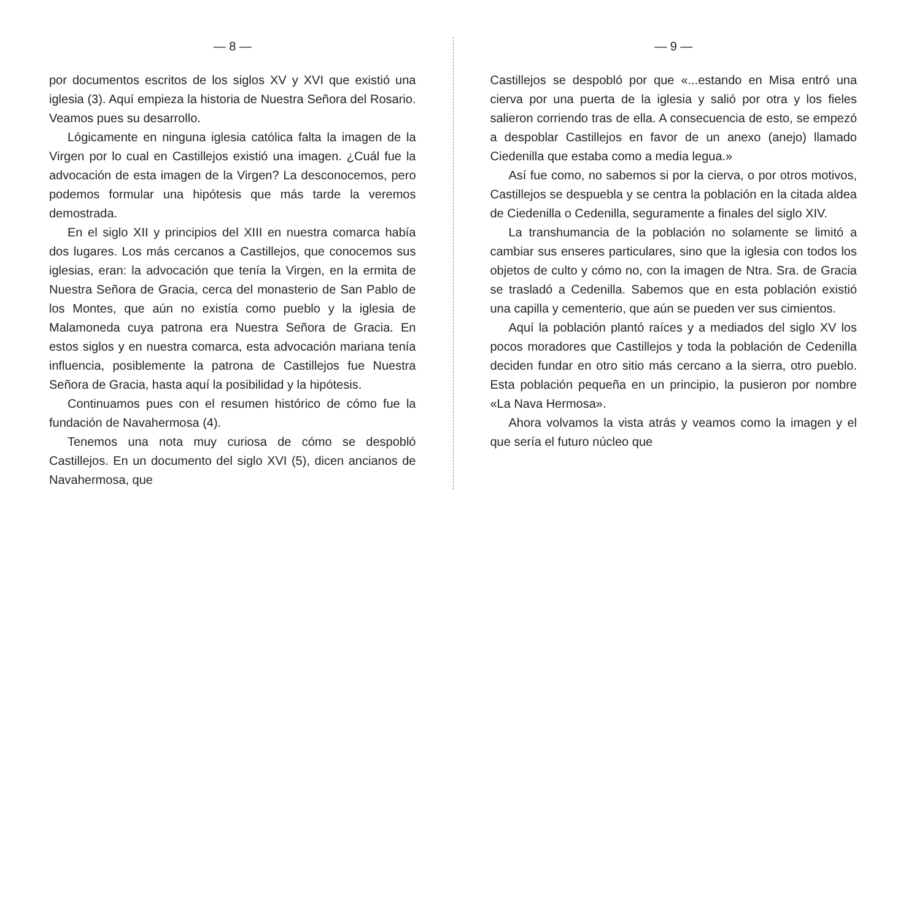— 8 —
por documentos escritos de los siglos XV y XVI que existió una iglesia (3). Aquí empieza la historia de Nuestra Señora del Rosario. Veamos pues su desarrollo.
Lógicamente en ninguna iglesia católica falta la imagen de la Virgen por lo cual en Castillejos existió una imagen. ¿Cuál fue la advocación de esta imagen de la Virgen? La desconocemos, pero podemos formular una hipótesis que más tarde la veremos demostrada.
En el siglo XII y principios del XIII en nuestra comarca había dos lugares. Los más cercanos a Castillejos, que conocemos sus iglesias, eran: la advocación que tenía la Virgen, en la ermita de Nuestra Señora de Gracia, cerca del monasterio de San Pablo de los Montes, que aún no existía como pueblo y la iglesia de Malamoneda cuya patrona era Nuestra Señora de Gracia. En estos siglos y en nuestra comarca, esta advocación mariana tenía influencia, posiblemente la patrona de Castillejos fue Nuestra Señora de Gracia, hasta aquí la posibilidad y la hipótesis.
Continuamos pues con el resumen histórico de cómo fue la fundación de Navahermosa (4).
Tenemos una nota muy curiosa de cómo se despobló Castillejos. En un documento del siglo XVI (5), dicen ancianos de Navahermosa, que
— 9 —
Castillejos se despobló por que «...estando en Misa entró una cierva por una puerta de la iglesia y salió por otra y los fieles salieron corriendo tras de ella. A consecuencia de esto, se empezó a despoblar Castillejos en favor de un anexo (anejo) llamado Ciedenilla que estaba como a media legua.»
Así fue como, no sabemos si por la cierva, o por otros motivos, Castillejos se despuebla y se centra la población en la citada aldea de Ciedenilla o Cedenilla, seguramente a finales del siglo XIV.
La transhumancia de la población no solamente se limitó a cambiar sus enseres particulares, sino que la iglesia con todos los objetos de culto y cómo no, con la imagen de Ntra. Sra. de Gracia se trasladó a Cedenilla. Sabemos que en esta población existió una capilla y cementerio, que aún se pueden ver sus cimientos.
Aquí la población plantó raíces y a mediados del siglo XV los pocos moradores que Castillejos y toda la población de Cedenilla deciden fundar en otro sitio más cercano a la sierra, otro pueblo. Esta población pequeña en un principio, la pusieron por nombre «La Nava Hermosa».
Ahora volvamos la vista atrás y veamos como la imagen y el que sería el futuro núcleo que